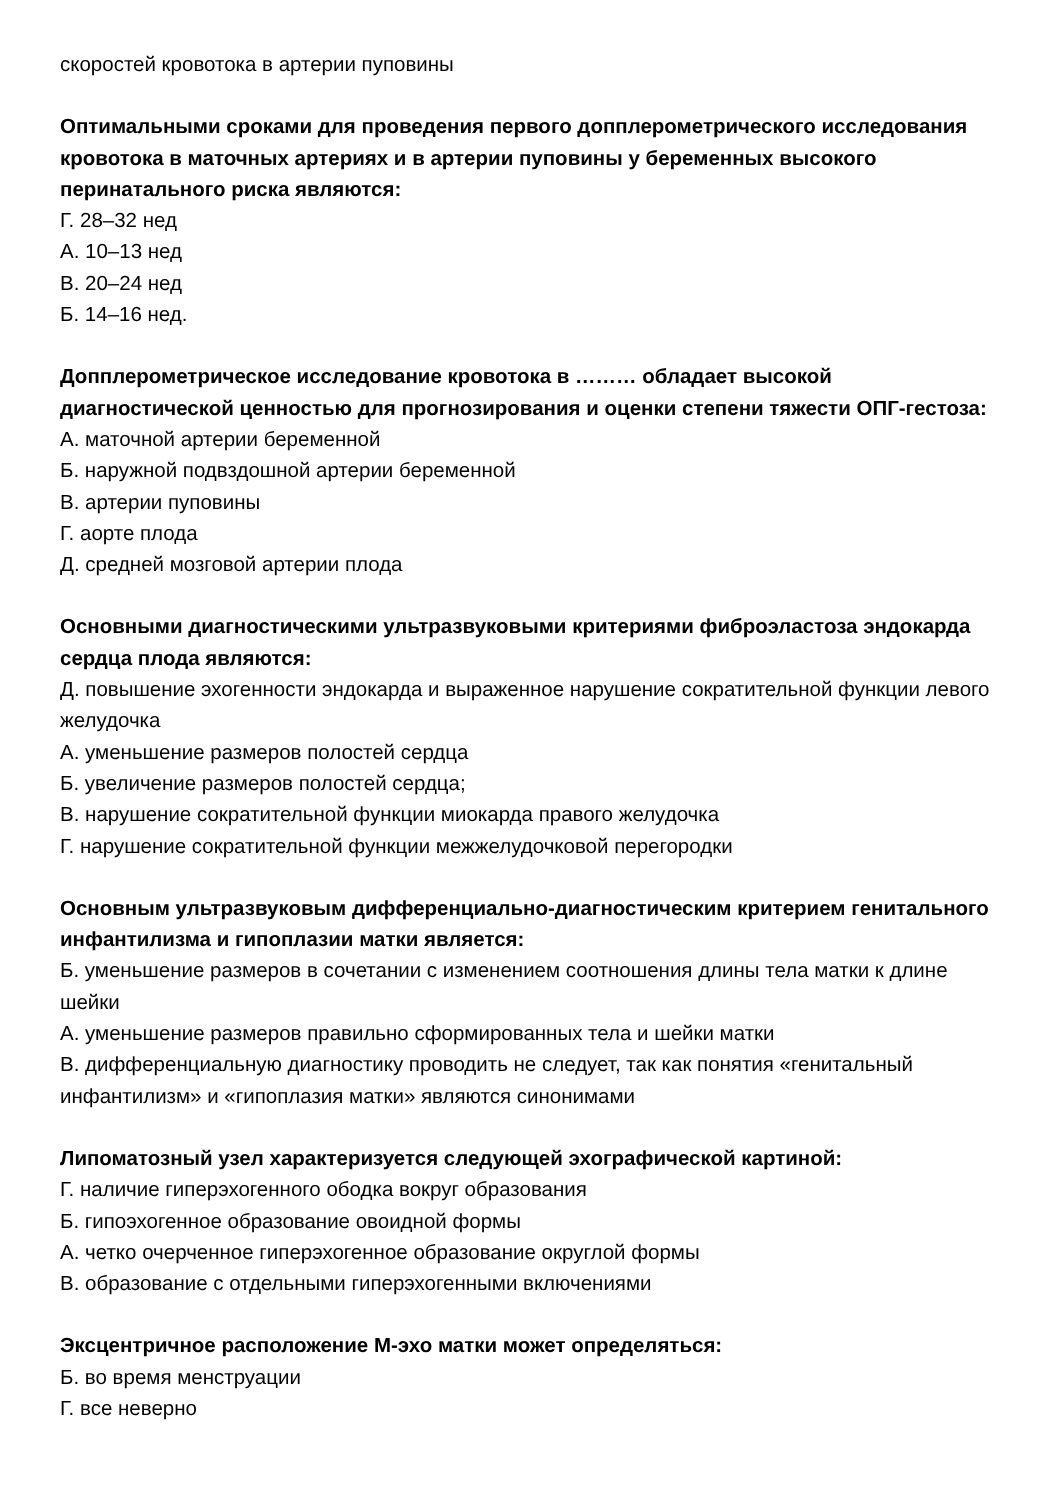скоростей кровотока в артерии пуповины
Оптимальными сроками для проведения первого допплерометрического исследования кровотока в маточных артериях и в артерии пуповины у беременных высокого перинатального риска являются:
Г. 28–32 нед
А. 10–13 нед
В. 20–24 нед
Б. 14–16 нед.
Допплерометрическое исследование кровотока в ……… обладает высокой диагностической ценностью для прогнозирования и оценки степени тяжести ОПГ-гестоза:
А. маточной артерии беременной
Б. наружной подвздошной артерии беременной
В. артерии пуповины
Г. аорте плода
Д. средней мозговой артерии плода
Основными диагностическими ультразвуковыми критериями фиброэластоза эндокарда сердца плода являются:
Д. повышение эхогенности эндокарда и выраженное нарушение сократительной функции левого желудочка
А. уменьшение размеров полостей сердца
Б. увеличение размеров полостей сердца;
В. нарушение сократительной функции миокарда правого желудочка
Г. нарушение сократительной функции межжелудочковой перегородки
Основным ультразвуковым дифференциально-диагностическим критерием генитального инфантилизма и гипоплазии матки является:
Б. уменьшение размеров в сочетании с изменением соотношения длины тела матки к длине шейки
А. уменьшение размеров правильно сформированных тела и шейки матки
В. дифференциальную диагностику проводить не следует, так как понятия «генитальный инфантилизм» и «гипоплазия матки» являются синонимами
Липоматозный узел характеризуется следующей эхографической картиной:
Г. наличие гиперэхогенного ободка вокруг образования
Б. гипоэхогенное образование овоидной формы
А. четко очерченное гиперэхогенное образование округлой формы
В. образование с отдельными гиперэхогенными включениями
Эксцентричное расположение М-эхо матки может определяться:
Б. во время менструации
Г. все неверно